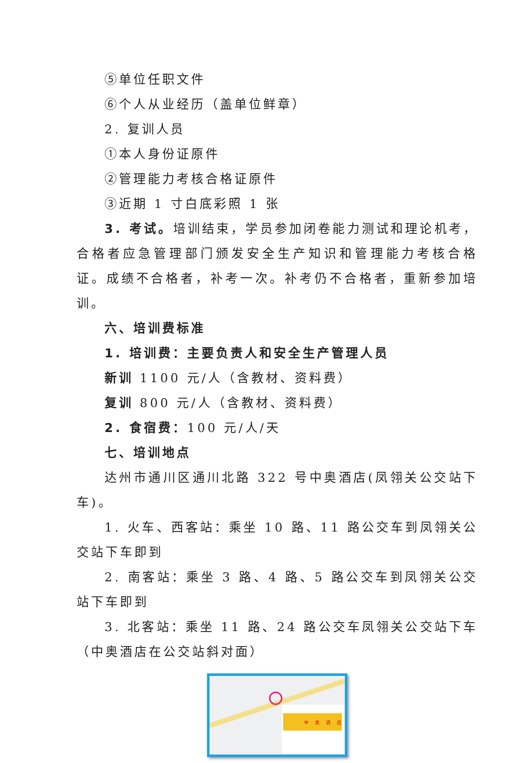⑤单位任职文件
⑥个人从业经历（盖单位鲜章）
2. 复训人员
①本人身份证原件
②管理能力考核合格证原件
③近期 1 寸白底彩照 1 张
3. 考试。培训结束，学员参加闭卷能力测试和理论机考，合格者应急管理部门颁发安全生产知识和管理能力考核合格证。成绩不合格者，补考一次。补考仍不合格者，重新参加培训。
六、培训费标准
1. 培训费：主要负责人和安全生产管理人员
新训 1100 元/人（含教材、资料费）
复训 800 元/人（含教材、资料费）
2. 食宿费：100 元/人/天
七、培训地点
达州市通川区通川北路 322 号中奥酒店(凤翎关公交站下车)。
1. 火车、西客站：乘坐 10 路、11 路公交车到凤翎关公交站下车即到
2. 南客站：乘坐 3 路、4 路、5 路公交车到凤翎关公交站下车即到
3. 北客站：乘坐 11 路、24 路公交车凤翎关公交站下车（中奥酒店在公交站斜对面）
中 奥 酒 店